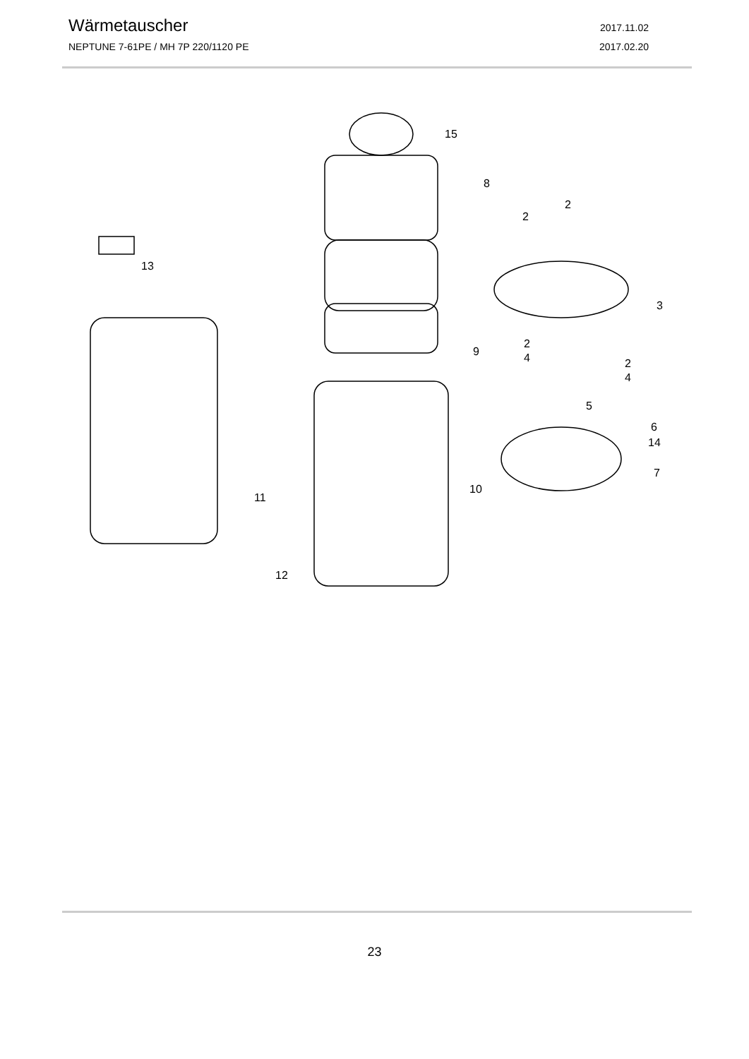Wärmetauscher 2017.11.02
NEPTUNE 7-61PE / MH 7P 220/1120 PE 2017.02.20
15
8
13
2
2
3
9
2
4
2
4
5
6
14
7
10
11
12
23